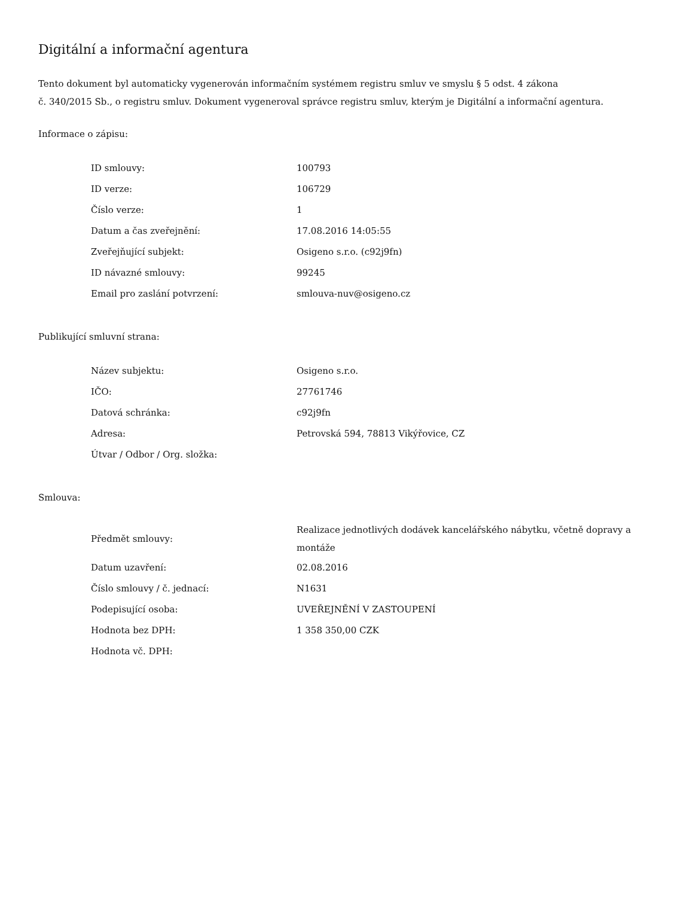Digitální a informační agentura
Tento dokument byl automaticky vygenerován informačním systémem registru smluv ve smyslu § 5 odst. 4 zákona
č. 340/2015 Sb., o registru smluv. Dokument vygeneroval správce registru smluv, kterým je Digitální a informační agentura.
Informace o zápisu:
| ID smlouvy: | 100793 |
| ID verze: | 106729 |
| Číslo verze: | 1 |
| Datum a čas zveřejnění: | 17.08.2016 14:05:55 |
| Zveřejňující subjekt: | Osigeno s.r.o. (c92j9fn) |
| ID návazné smlouvy: | 99245 |
| Email pro zaslání potvrzení: | smlouva-nuv@osigeno.cz |
Publikující smluvní strana:
| Název subjektu: | Osigeno s.r.o. |
| IČO: | 27761746 |
| Datová schránka: | c92j9fn |
| Adresa: | Petrovská 594, 78813 Vikýřovice, CZ |
| Útvar / Odbor / Org. složka: | |
Smlouva:
| Předmět smlouvy: | Realizace jednotlivých dodávek kancelářského nábytku, včetně dopravy a montáže |
| Datum uzavření: | 02.08.2016 |
| Číslo smlouvy / č. jednací: | N1631 |
| Podepisující osoba: | UVEŘEJNĚNÍ V ZASTOUPENÍ |
| Hodnota bez DPH: | 1 358 350,00 CZK |
| Hodnota vč. DPH: | |